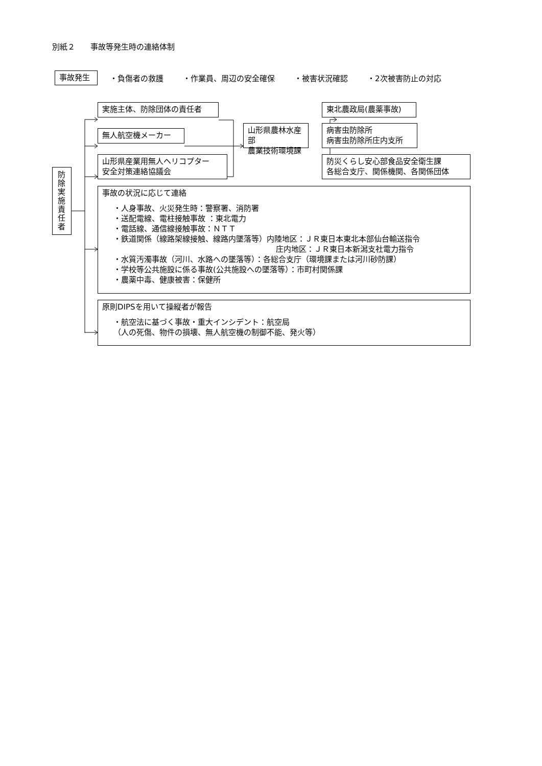別紙２　　事故等発生時の連絡体制
事故発生
・負傷者の救護 ・作業員、周辺の安全確保 ・被害状況確認 ・2次被害防止の対応
防
除
実
施
責
任
者
実施主体、防除団体の責任者
無人航空機メーカー
山形県産業用無人ヘリコプター
安全対策連絡協議会
山形県農林水産部
農業技術環境課
東北農政局(農薬事故)
病害虫防除所
病害虫防除所庄内支所
防災くらし安心部食品安全衛生課
各総合支庁、関係機関、各関係団体
事故の状況に応じて連絡
・人身事故、火災発生時：警察署、消防署
・送配電線、電柱接触事故 ：東北電力
・電話線、通信線接触事故：ＮＴＴ
・鉄道関係（線路架線接触、線路内墜落等）内陸地区：ＪＲ東日本東北本部仙台輸送指令
庄内地区：ＪＲ東日本新潟支社電力指令
・水質汚濁事故（河川、水路への墜落等）：各総合支庁（環境課または河川砂防課）
・学校等公共施設に係る事故(公共施設への墜落等）：市町村関係課
・農薬中毒、健康被害：保健所
原則DIPSを用いて操縦者が報告
・航空法に基づく事故・重大インシデント：航空局
（人の死傷、物件の損壊、無人航空機の制御不能、発火等）